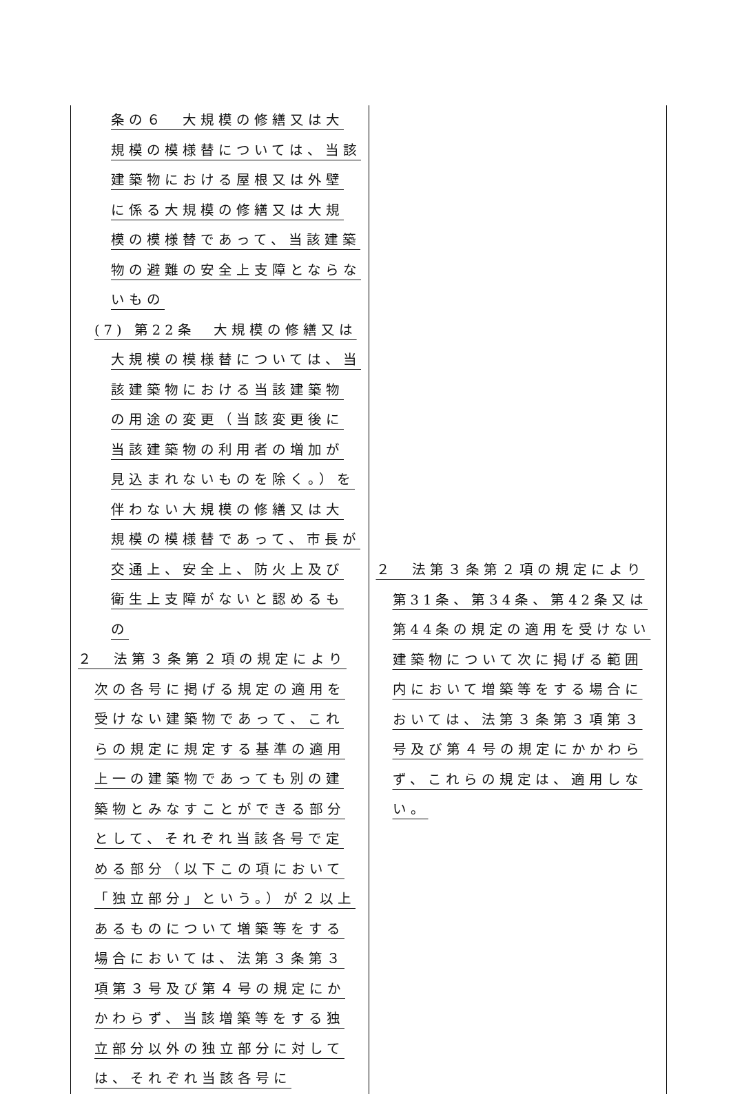| 条の６ 大規模の修繕又は大規模の模様替については、当該建築物における屋根又は外壁に係る大規模の修繕又は大規模の模様替であって、当該建築物の避難の安全上支障とならないもの (7) 第22条 大規模の修繕又は大規模の模様替については、当該建築物における当該建築物の用途の変更（当該変更後に当該建築物の利用者の増加が見込まれないものを除く。）を伴わない大規模の修繕又は大規模の模様替であって、市長が交通上、安全上、防火上及び衛生上支障がないと認めるもの ２ 法第３条第２項の規定により次の各号に掲げる規定の適用を受けない建築物であって、これらの規定に規定する基準の適用上一の建築物であっても別の建築物とみなすことができる部分として、それぞれ当該各号で定める部分（以下この項において「独立部分」という。）が２以上あるものについて増築等をする場合においては、法第３条第３項第３号及び第４号の規定にかかわらず、当該増築等をする独立部分以外の独立部分に対しては、それぞれ当該各号に | ２ 法第３条第２項の規定により第31条、第34条、第42条又は第44条の規定の適用を受けない建築物について次に掲げる範囲内において増築等をする場合においては、法第３条第３項第３号及び第４号の規定にかかわらず、これらの規定は、適用しない。 |